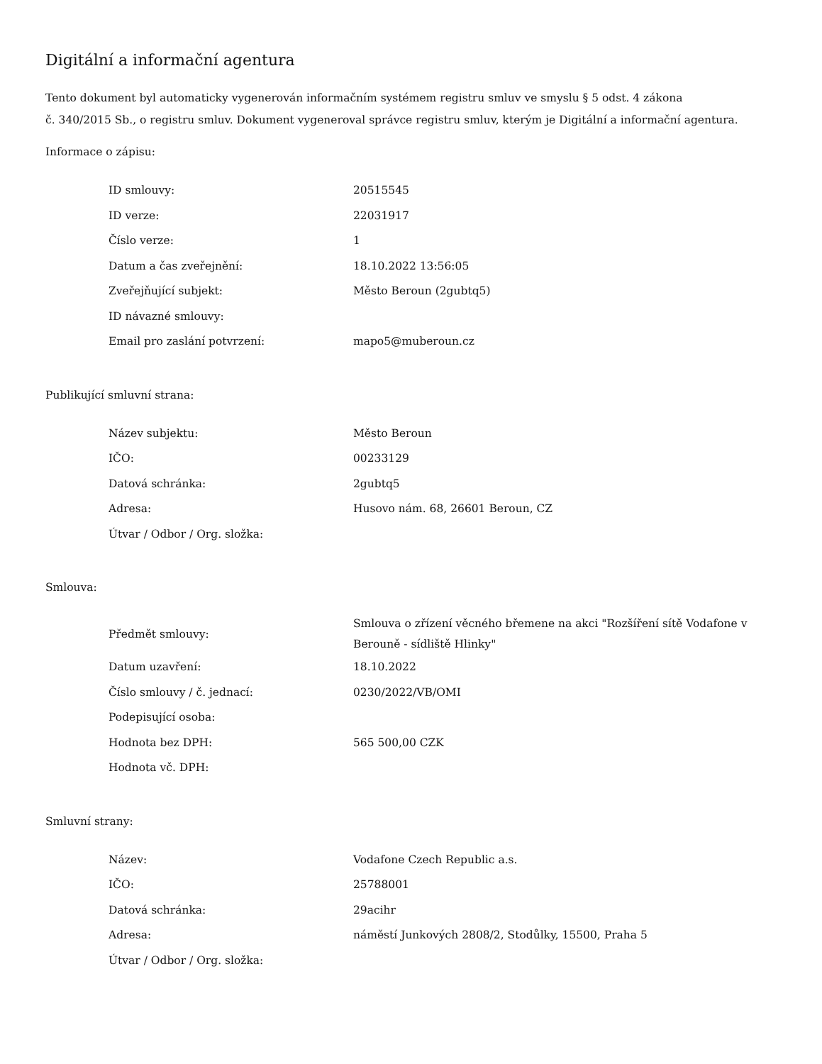Digitální a informační agentura
Tento dokument byl automaticky vygenerován informačním systémem registru smluv ve smyslu § 5 odst. 4 zákona
č. 340/2015 Sb., o registru smluv. Dokument vygeneroval správce registru smluv, kterým je Digitální a informační agentura.
Informace o zápisu:
| ID smlouvy: | 20515545 |
| ID verze: | 22031917 |
| Číslo verze: | 1 |
| Datum a čas zveřejnění: | 18.10.2022 13:56:05 |
| Zveřejňující subjekt: | Město Beroun (2gubtq5) |
| ID návazné smlouvy: | |
| Email pro zaslání potvrzení: | mapo5@muberoun.cz |
Publikující smluvní strana:
| Název subjektu: | Město Beroun |
| IČO: | 00233129 |
| Datová schránka: | 2gubtq5 |
| Adresa: | Husovo nám. 68, 26601 Beroun, CZ |
| Útvar / Odbor / Org. složka: | |
Smlouva:
| Předmět smlouvy: | Smlouva o zřízení věcného břemene na akci "Rozšíření sítě Vodafone v Berouně - sídliště Hlinky" |
| Datum uzavření: | 18.10.2022 |
| Číslo smlouvy / č. jednací: | 0230/2022/VB/OMI |
| Podepisující osoba: | |
| Hodnota bez DPH: | 565 500,00 CZK |
| Hodnota vč. DPH: | |
Smluvní strany:
| Název: | Vodafone Czech Republic a.s. |
| IČO: | 25788001 |
| Datová schránka: | 29acihr |
| Adresa: | náměstí Junkových 2808/2, Stodůlky, 15500, Praha 5 |
| Útvar / Odbor / Org. složka: | |